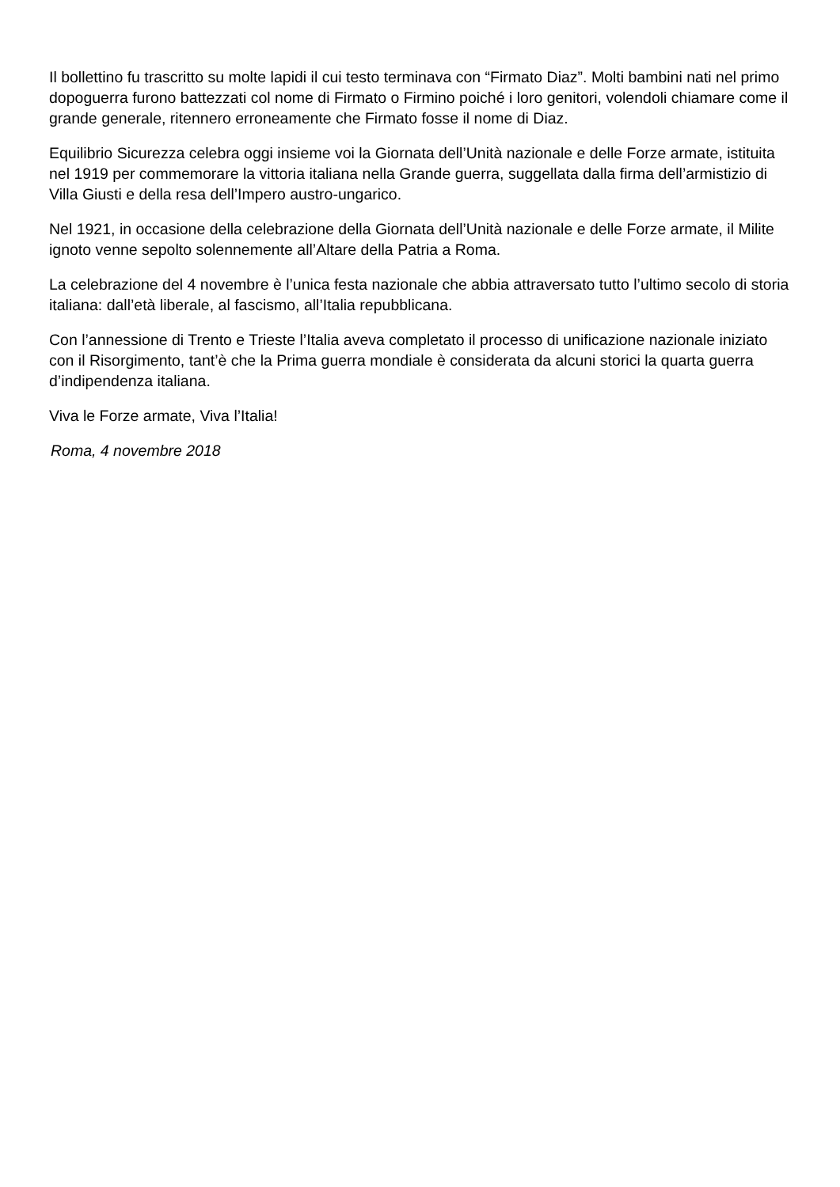Il bollettino fu trascritto su molte lapidi il cui testo terminava con “Firmato Diaz”. Molti bambini nati nel primo dopoguerra furono battezzati col nome di Firmato o Firmino poiché i loro genitori, volendoli chiamare come il grande generale, ritennero erroneamente che Firmato fosse il nome di Diaz.
Equilibrio Sicurezza celebra oggi insieme voi la Giornata dell’Unità nazionale e delle Forze armate, istituita nel 1919 per commemorare la vittoria italiana nella Grande guerra, suggellata dalla firma dell’armistizio di Villa Giusti e della resa dell’Impero austro-ungarico.
Nel 1921, in occasione della celebrazione della Giornata dell’Unità nazionale e delle Forze armate, il Milite ignoto venne sepolto solennemente all’Altare della Patria a Roma.
La celebrazione del 4 novembre è l’unica festa nazionale che abbia attraversato tutto l’ultimo secolo di storia italiana: dall’età liberale, al fascismo, all’Italia repubblicana.
Con l’annessione di Trento e Trieste l’Italia aveva completato il processo di unificazione nazionale iniziato con il Risorgimento, tant’è che la Prima guerra mondiale è considerata da alcuni storici la quarta guerra d’indipendenza italiana.
Viva le Forze armate, Viva l’Italia!
Roma, 4 novembre 2018